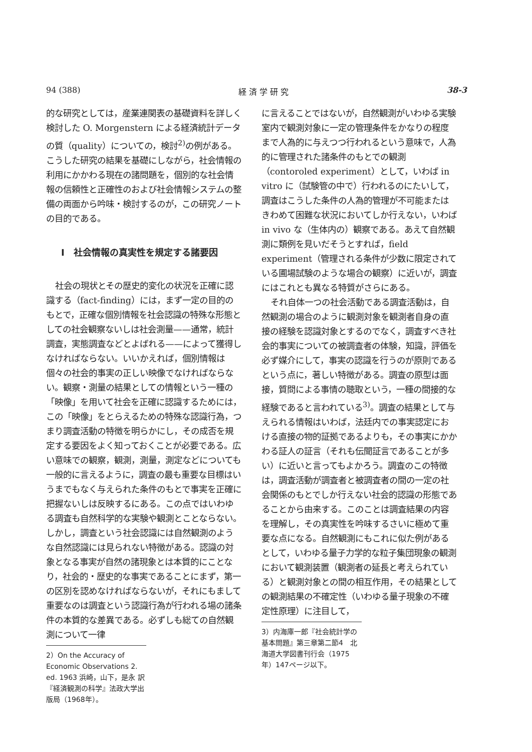94 (388) 経 済 学 研 究 38-3
的な研究としては，産業連関表の基礎資料を詳しく検討した O. Morgenstern による経済統計データの質（quality）についての，検討<sup>2)</sup>の例がある。こうした研究の結果を基礎にしながら，社会情報の利用にかかわる現在の諸問題を，個別的な社会情報の信頼性と正確性のおよび社会情報システムの整備の両面から吟味・検討するのが，この研究ノートの目的である。
I　社会情報の真実性を規定する諸要因
社会の現状とその歴史的変化の状況を正確に認識する（fact-finding）には，まず一定の目的のもとで，正確な個別情報を社会認識の特殊な形態としての社会観察ないしは社会測量——通常，統計調査，実態調査などとよばれる——によって獲得しなければならない。いいかえれば，個別情報は個々の社会的事実の正しい映像でなければならない。観察・測量の結果としての情報という一種の「映像」を用いて社会を正確に認識するためには，この「映像」をとらえるための特殊な認識行為，つまり調査活動の特徴を明らかにし，その成否を規定する要因をよく知っておくことが必要である。広い意味での観察，観測，測量，測定などについても一般的に言えるように，調査の最も重要な目標はいうまでもなく与えられた条件のもとで事実を正確に把握ないしは反映するにある。この点ではいわゆる調査も自然科学的な実験や観測とことならない。しかし，調査という社会認識には自然観測のような自然認識には見られない特徴がある。認識の対象となる事実が自然の諸現象とは本質的にことなり，社会的・歴史的な事実であることにまず，第一の区別を認めなければならないが，それにもまして重要なのは調査という認識行為が行われる場の諸条件の本質的な差異である。必ずしも総ての自然観測について一律
2）On the Accuracy of Economic Observations 2. ed. 1963 浜崎，山下，是永 訳『経済観測の科学』法政大学出版局（1968年）。
に言えることではないが，自然観測がいわゆる実験室内で観測対象に一定の管理条件をかなりの程度まで人為的に与えつつ行われるという意味で，人為的に管理された諸条件のもとでの観測（contoroled experiment）として，いわば in vitro に（試験管の中で）行われるのにたいして，調査はこうした条件の人為的管理が不可能またはきわめて困難な状況においてしか行えない，いわば in vivo な（生体内の）観察である。あえて自然観測に類例を見いだそうとすれば，field experiment（管理される条件が少数に限定されている圃場試験のような場合の観察）に近いが，調査にはこれとも異なる特質がさらにある。
それ自体一つの社会活動である調査活動は，自然観測の場合のように観測対象を観測者自身の直接の経験を認識対象とするのでなく，調査すべき社会的事実についての被調査者の体験，知識，評価を必ず媒介にして，事実の認識を行うのが原則であるという点に，著しい特徴がある。調査の原型は面接，質問による事情の聴取という，一種の間接的な経験であると言われている<sup>3)</sup>。調査の結果として与えられる情報はいわば，法廷内での事実認定における直接の物的証拠であるよりも，その事実にかかわる証人の証言（それも伝聞証言であることが多い）に近いと言ってもよかろう。調査のこの特徴は，調査活動が調査者と被調査者の間の一定の社会関係のもとでしか行えない社会的認識の形態であることから由来する。このことは調査結果の内容を理解し，その真実性を吟味するさいに極めて重要な点になる。自然観測にもこれに似た例があるとして，いわゆる量子力学的な粒子集団現象の観測において観測装置（観測者の延長と考えられている）と観測対象との間の相互作用，その結果としての観測結果の不確定性（いわゆる量子現象の不確定性原理）に注目して，
3）内海庫一郎『社会統計学の基本問題』第三章第二節4　北海道大学図書刊行会（1975年）147ページ以下。